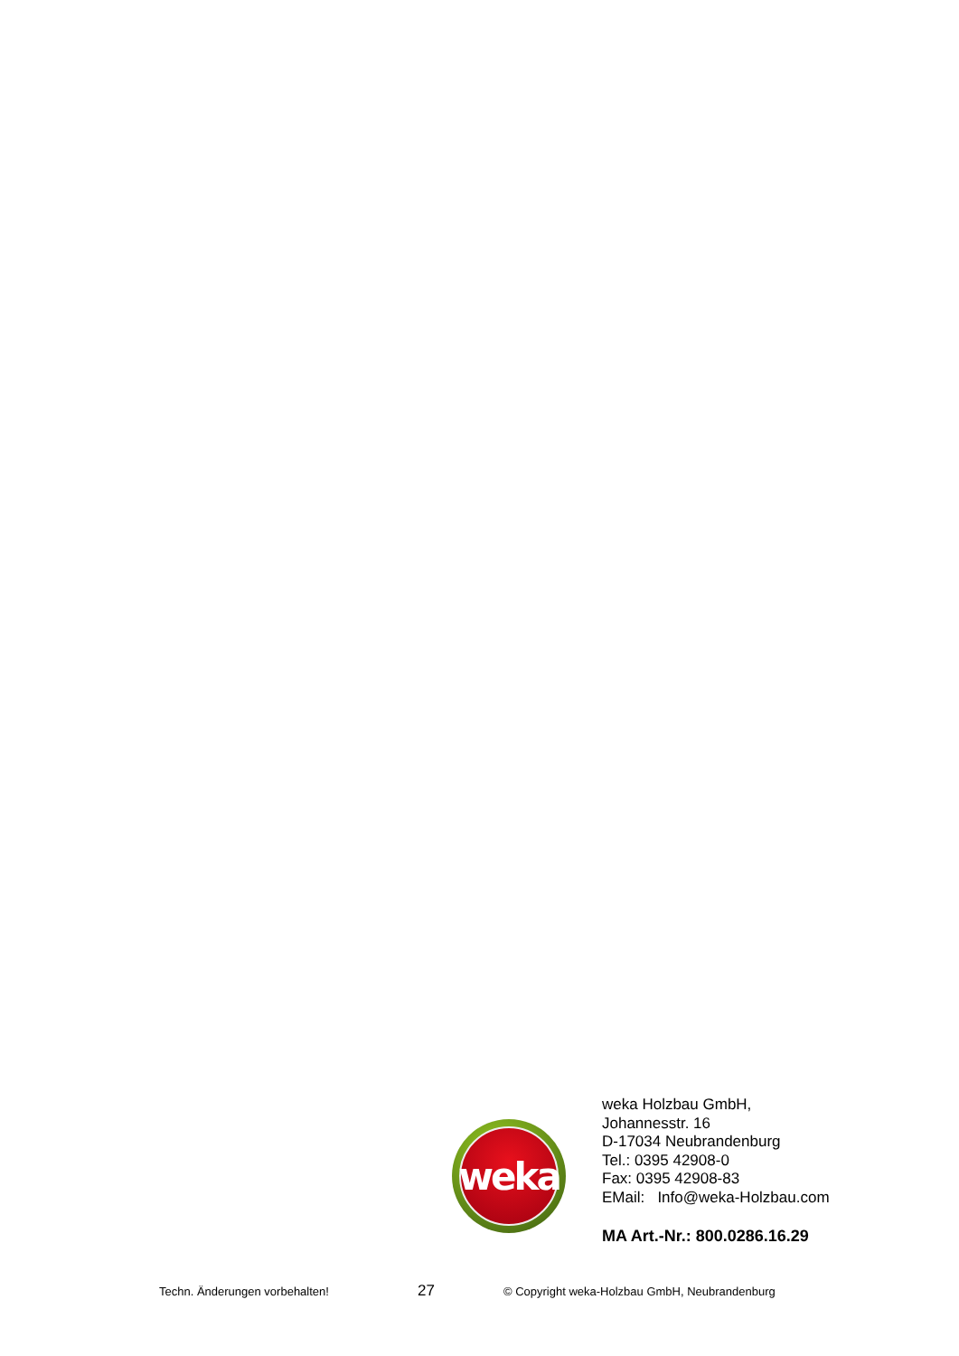weka
weka Holzbau GmbH,
Johannesstr. 16
D-17034 Neubrandenburg
Tel.: 0395 42908-0
Fax: 0395 42908-83
EMail: Info@weka-Holzbau.com
MA Art.-Nr.: 800.0286.16.29
Techn. Änderungen vorbehalten! 27 © Copyright weka-Holzbau GmbH, Neubrandenburg